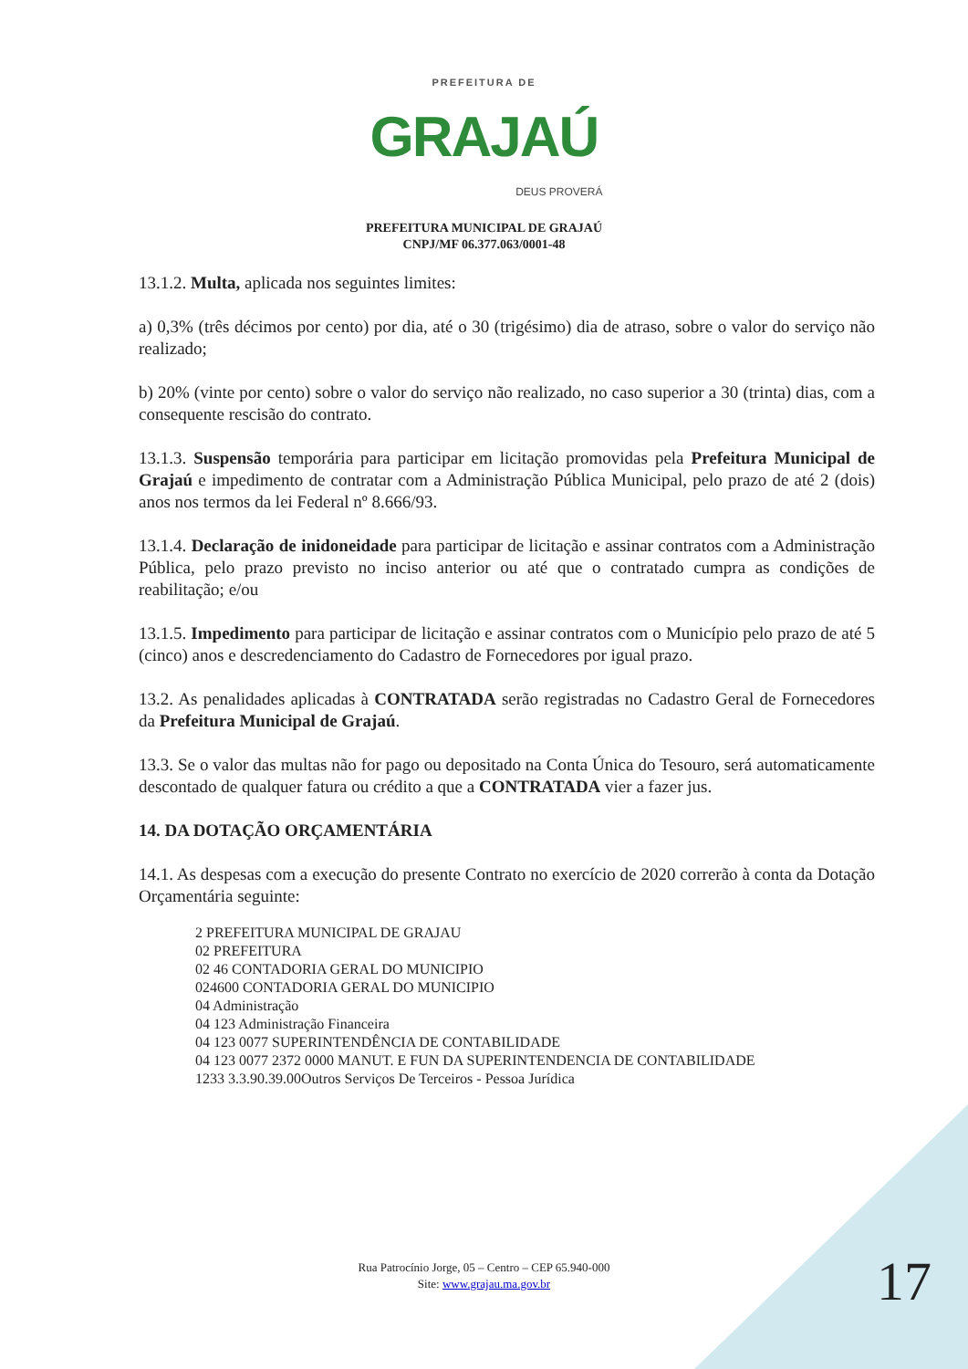PREFEITURA DE
GRAJAÚ
DEUS PROVERÁ
PREFEITURA MUNICIPAL DE GRAJAÚ
CNPJ/MF 06.377.063/0001-48
13.1.2. Multa, aplicada nos seguintes limites:
a) 0,3% (três décimos por cento) por dia, até o 30 (trigésimo) dia de atraso, sobre o valor do serviço não realizado;
b) 20% (vinte por cento) sobre o valor do serviço não realizado, no caso superior a 30 (trinta) dias, com a consequente rescisão do contrato.
13.1.3. Suspensão temporária para participar em licitação promovidas pela Prefeitura Municipal de Grajaú e impedimento de contratar com a Administração Pública Municipal, pelo prazo de até 2 (dois) anos nos termos da lei Federal nº 8.666/93.
13.1.4. Declaração de inidoneidade para participar de licitação e assinar contratos com a Administração Pública, pelo prazo previsto no inciso anterior ou até que o contratado cumpra as condições de reabilitação; e/ou
13.1.5. Impedimento para participar de licitação e assinar contratos com o Município pelo prazo de até 5 (cinco) anos e descredenciamento do Cadastro de Fornecedores por igual prazo.
13.2. As penalidades aplicadas à CONTRATADA serão registradas no Cadastro Geral de Fornecedores da Prefeitura Municipal de Grajaú.
13.3. Se o valor das multas não for pago ou depositado na Conta Única do Tesouro, será automaticamente descontado de qualquer fatura ou crédito a que a CONTRATADA vier a fazer jus.
14. DA DOTAÇÃO ORÇAMENTÁRIA
14.1. As despesas com a execução do presente Contrato no exercício de 2020 correrão à conta da Dotação Orçamentária seguinte:
2 PREFEITURA MUNICIPAL DE GRAJAU
02 PREFEITURA
02 46 CONTADORIA GERAL DO MUNICIPIO
024600 CONTADORIA GERAL DO MUNICIPIO
04 Administração
04 123 Administração Financeira
04 123 0077 SUPERINTENDÊNCIA DE CONTABILIDADE
04 123 0077 2372 0000 MANUT. E FUN DA SUPERINTENDENCIA DE CONTABILIDADE
1233 3.3.90.39.00Outros Serviços De Terceiros - Pessoa Jurídica
Rua Patrocínio Jorge, 05 – Centro – CEP 65.940-000
Site: www.grajau.ma.gov.br
17